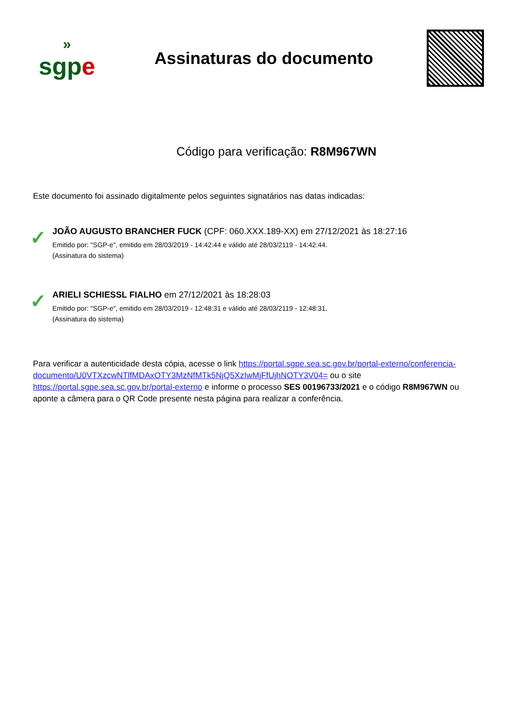»
sgpe
Assinaturas do documento
Código para verificação: R8M967WN
Este documento foi assinado digitalmente pelos seguintes signatários nas datas indicadas:
✓
JOÃO AUGUSTO BRANCHER FUCK (CPF: 060.XXX.189-XX) em 27/12/2021 às 18:27:16
Emitido por: "SGP-e", emitido em 28/03/2019 - 14:42:44 e válido até 28/03/2119 - 14:42:44.
(Assinatura do sistema)
✓
ARIELI SCHIESSL FIALHO em 27/12/2021 às 18:28:03
Emitido por: "SGP-e", emitido em 28/03/2019 - 12:48:31 e válido até 28/03/2119 - 12:48:31.
(Assinatura do sistema)
Para verificar a autenticidade desta cópia, acesse o link https://portal.sgpe.sea.sc.gov.br/portal-externo/conferencia-documento/U0VTXzcwNTlfMDAxOTY3MzNfMTk5NjQ5XzIwMjFfUjhNOTY3V04= ou o site https://portal.sgpe.sea.sc.gov.br/portal-externo e informe o processo SES 00196733/2021 e o código R8M967WN ou aponte a câmera para o QR Code presente nesta página para realizar a conferência.